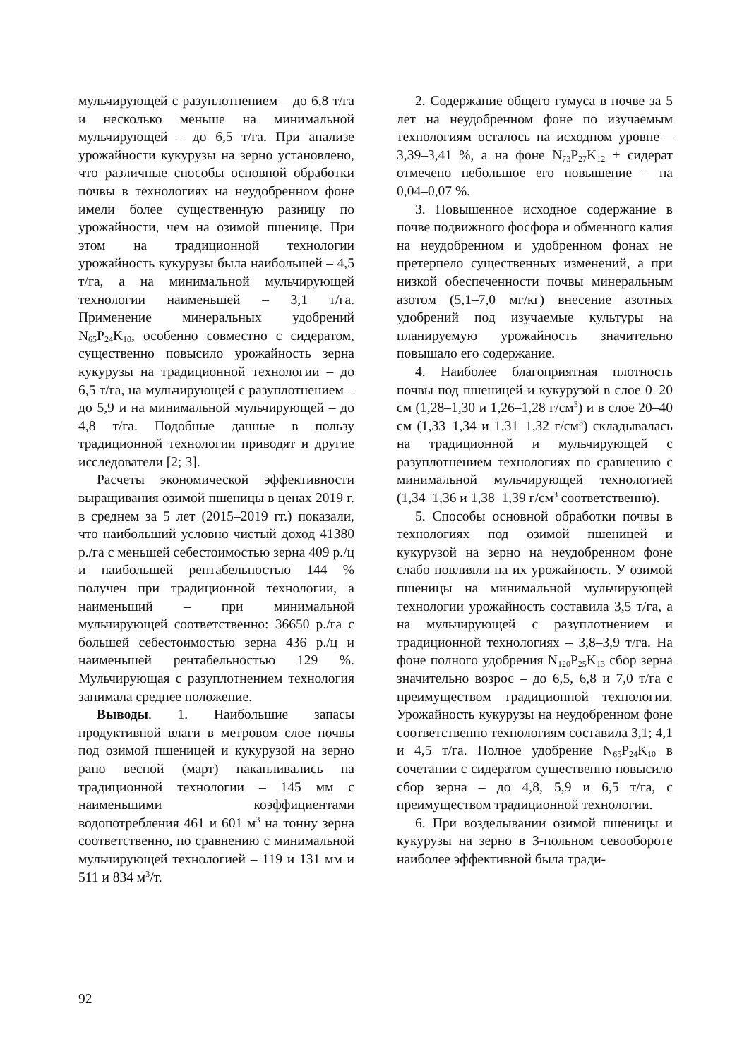мульчирующей с разуплотнением – до 6,8 т/га и несколько меньше на минимальной мульчирующей – до 6,5 т/га. При анализе урожайности кукурузы на зерно установлено, что различные способы основной обработки почвы в технологиях на неудобренном фоне имели более существенную разницу по урожайности, чем на озимой пшенице. При этом на традиционной технологии урожайность кукурузы была наибольшей – 4,5 т/га, а на минимальной мульчирующей технологии наименьшей – 3,1 т/га. Применение минеральных удобрений N<sub>65</sub>P<sub>24</sub>K<sub>10</sub>, особенно совместно с сидератом, существенно повысило урожайность зерна кукурузы на традиционной технологии – до 6,5 т/га, на мульчирующей с разуплотнением – до 5,9 и на минимальной мульчирующей – до 4,8 т/га. Подобные данные в пользу традиционной технологии приводят и другие исследователи [2; 3].
Расчеты экономической эффективности выращивания озимой пшеницы в ценах 2019 г. в среднем за 5 лет (2015–2019 гг.) показали, что наибольший условно чистый доход 41380 р./га с меньшей себестоимостью зерна 409 р./ц и наибольшей рентабельностью 144 % получен при традиционной технологии, а наименьший – при минимальной мульчирующей соответственно: 36650 р./га с большей себестоимостью зерна 436 р./ц и наименьшей рентабельностью 129 %. Мульчирующая с разуплотнением технология занимала среднее положение.
Выводы. 1. Наибольшие запасы продуктивной влаги в метровом слое почвы под озимой пшеницей и кукурузой на зерно рано весной (март) накапливались на традиционной технологии – 145 мм с наименьшими коэффициентами водопотребления 461 и 601 м<sup>3</sup> на тонну зерна соответственно, по сравнению с минимальной мульчирующей технологией – 119 и 131 мм и 511 и 834 м<sup>3</sup>/т.
2. Содержание общего гумуса в почве за 5 лет на неудобренном фоне по изучаемым технологиям осталось на исходном уровне – 3,39–3,41 %, а на фоне N<sub>73</sub>P<sub>27</sub>K<sub>12</sub> + сидерат отмечено небольшое его повышение – на 0,04–0,07 %.
3. Повышенное исходное содержание в почве подвижного фосфора и обменного калия на неудобренном и удобренном фонах не претерпело существенных изменений, а при низкой обеспеченности почвы минеральным азотом (5,1–7,0 мг/кг) внесение азотных удобрений под изучаемые культуры на планируемую урожайность значительно повышало его содержание.
4. Наиболее благоприятная плотность почвы под пшеницей и кукурузой в слое 0–20 см (1,28–1,30 и 1,26–1,28 г/см<sup>3</sup>) и в слое 20–40 см (1,33–1,34 и 1,31–1,32 г/см<sup>3</sup>) складывалась на традиционной и мульчирующей с разуплотнением технологиях по сравнению с минимальной мульчирующей технологией (1,34–1,36 и 1,38–1,39 г/см<sup>3</sup> соответственно).
5. Способы основной обработки почвы в технологиях под озимой пшеницей и кукурузой на зерно на неудобренном фоне слабо повлияли на их урожайность. У озимой пшеницы на минимальной мульчирующей технологии урожайность составила 3,5 т/га, а на мульчирующей с разуплотнением и традиционной технологиях – 3,8–3,9 т/га. На фоне полного удобрения N<sub>120</sub>P<sub>25</sub>K<sub>13</sub> сбор зерна значительно возрос – до 6,5, 6,8 и 7,0 т/га с преимуществом традиционной технологии. Урожайность кукурузы на неудобренном фоне соответственно технологиям составила 3,1; 4,1 и 4,5 т/га. Полное удобрение N<sub>65</sub>P<sub>24</sub>K<sub>10</sub> в сочетании с сидератом существенно повысило сбор зерна – до 4,8, 5,9 и 6,5 т/га, с преимуществом традиционной технологии.
6. При возделывании озимой пшеницы и кукурузы на зерно в 3-польном севообороте наиболее эффективной была тради-
92